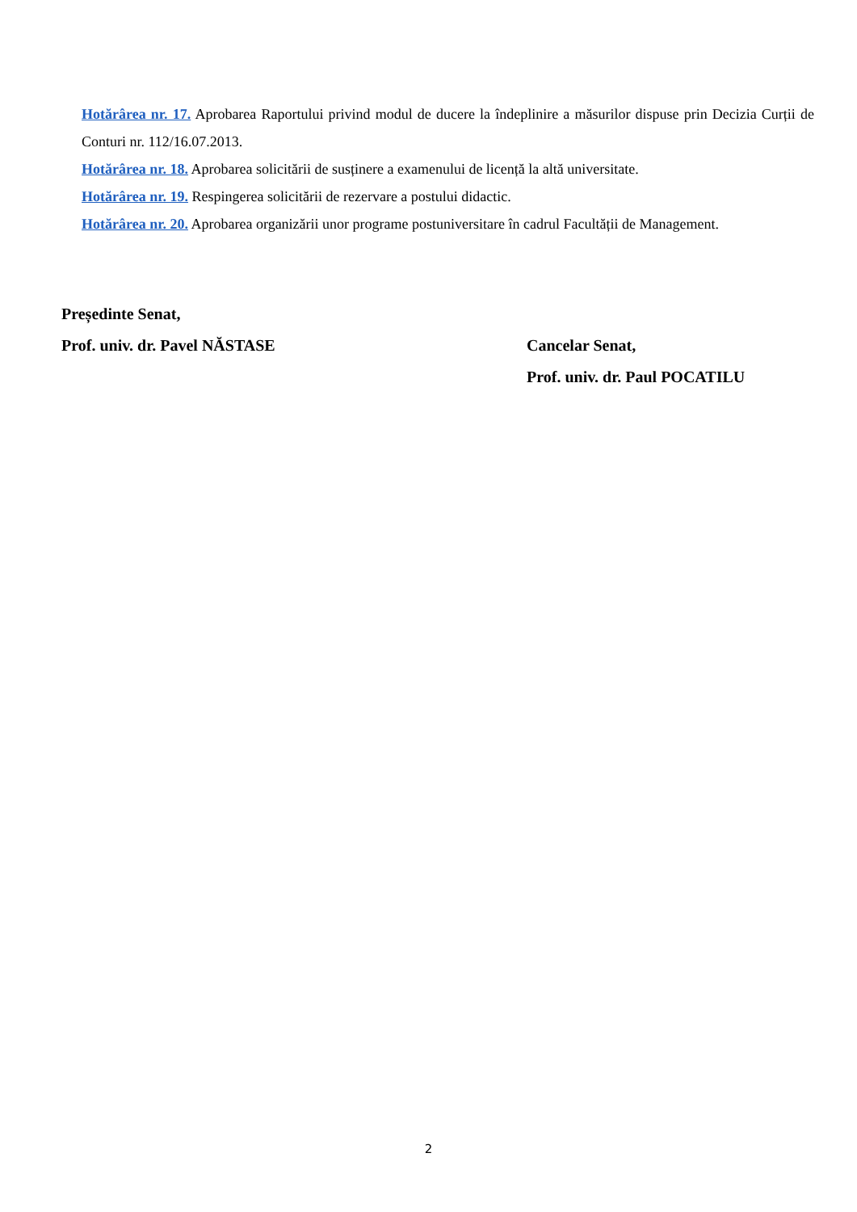Hotărârea nr. 17. Aprobarea Raportului privind modul de ducere la îndeplinire a măsurilor dispuse prin Decizia Curții de Conturi nr. 112/16.07.2013.
Hotărârea nr. 18. Aprobarea solicitării de susținere a examenului de licență la altă universitate.
Hotărârea nr. 19. Respingerea solicitării de rezervare a postului didactic.
Hotărârea nr. 20. Aprobarea organizării unor programe postuniversitare în cadrul Facultății de Management.
Președinte Senat,
Prof. univ. dr. Pavel NĂSTASE Cancelar Senat,
Prof. univ. dr. Paul POCATILU
2